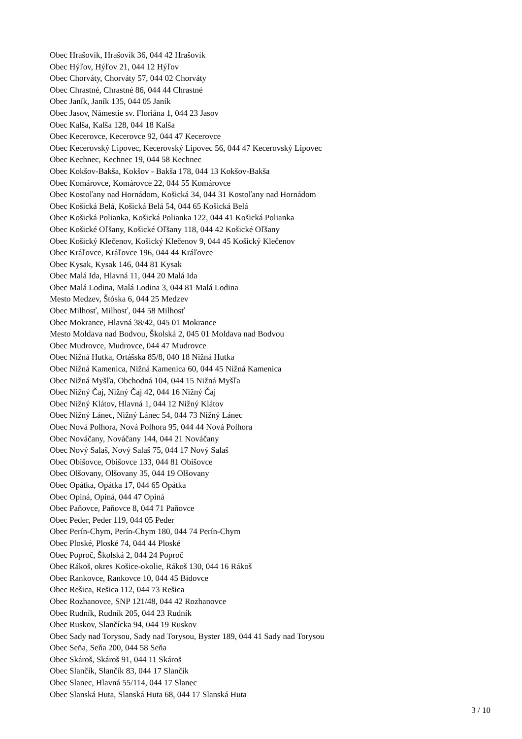Obec Hrašovík, Hrašovík 36, 044 42 Hrašovík
Obec Hýľov, Hýľov 21, 044 12 Hýľov
Obec Chorváty, Chorváty 57, 044 02 Chorváty
Obec Chrastné, Chrastné 86, 044 44 Chrastné
Obec Janík, Janík 135, 044 05 Janík
Obec Jasov, Námestie sv. Floriána 1, 044 23 Jasov
Obec Kalša, Kalša 128, 044 18 Kalša
Obec Kecerovce, Kecerovce 92, 044 47 Kecerovce
Obec Kecerovský Lipovec, Kecerovský Lipovec 56, 044 47 Kecerovský Lipovec
Obec Kechnec, Kechnec 19, 044 58 Kechnec
Obec Kokšov-Bakša, Kokšov - Bakša 178, 044 13 Kokšov-Bakša
Obec Komárovce, Komárovce 22, 044 55 Komárovce
Obec Kostoľany nad Hornádom, Košická 34, 044 31 Kostoľany nad Hornádom
Obec Košická Belá, Košická Belá 54, 044 65 Košická Belá
Obec Košická Polianka, Košická Polianka 122, 044 41 Košická Polianka
Obec Košické Oľšany, Košické Oľšany 118, 044 42 Košické Oľšany
Obec Košický Klečenov, Košický Klečenov 9, 044 45 Košický Klečenov
Obec Kráľovce, Kráľovce 196, 044 44 Kráľovce
Obec Kysak, Kysak 146, 044 81 Kysak
Obec Malá Ida, Hlavná 11, 044 20 Malá Ida
Obec Malá Lodina, Malá Lodina 3, 044 81 Malá Lodina
Mesto Medzev, Štóska 6, 044 25 Medzev
Obec Milhosť, Milhosť, 044 58 Milhosť
Obec Mokrance, Hlavná 38/42, 045 01 Mokrance
Mesto Moldava nad Bodvou, Školská 2, 045 01 Moldava nad Bodvou
Obec Mudrovce, Mudrovce, 044 47 Mudrovce
Obec Nižná Hutka, Ortášska 85/8, 040 18 Nižná Hutka
Obec Nižná Kamenica, Nižná Kamenica 60, 044 45 Nižná Kamenica
Obec Nižná Myšľa, Obchodná 104, 044 15 Nižná Myšľa
Obec Nižný Čaj, Nižný Čaj 42, 044 16 Nižný Čaj
Obec Nižný Klátov, Hlavná 1, 044 12 Nižný Klátov
Obec Nižný Lánec, Nižný Lánec 54, 044 73 Nižný Lánec
Obec Nová Polhora, Nová Polhora 95, 044 44 Nová Polhora
Obec Nováčany, Nováčany 144, 044 21 Nováčany
Obec Nový Salaš, Nový Salaš 75, 044 17 Nový Salaš
Obec Obišovce, Obišovce 133, 044 81 Obišovce
Obec Olšovany, Olšovany 35, 044 19 Olšovany
Obec Opátka, Opátka 17, 044 65 Opátka
Obec Opiná, Opiná, 044 47 Opiná
Obec Paňovce, Paňovce 8, 044 71 Paňovce
Obec Peder, Peder 119, 044 05 Peder
Obec Perín-Chym, Perín-Chym 180, 044 74 Perín-Chym
Obec Ploské, Ploské 74, 044 44 Ploské
Obec Poproč, Školská 2, 044 24 Poproč
Obec Rákoš, okres Košice-okolie, Rákoš 130, 044 16 Rákoš
Obec Rankovce, Rankovce 10, 044 45 Bidovce
Obec Rešica, Rešica 112, 044 73 Rešica
Obec Rozhanovce, SNP 121/48, 044 42 Rozhanovce
Obec Rudník, Rudník 205, 044 23 Rudník
Obec Ruskov, Slančícka 94, 044 19 Ruskov
Obec Sady nad Torysou, Sady nad Torysou, Byster 189, 044 41 Sady nad Torysou
Obec Seňa, Seňa 200, 044 58 Seňa
Obec Skároš, Skároš 91, 044 11 Skároš
Obec Slančík, Slančík 83, 044 17 Slančík
Obec Slanec, Hlavná 55/114, 044 17 Slanec
Obec Slanská Huta, Slanská Huta 68, 044 17 Slanská Huta
3 / 10